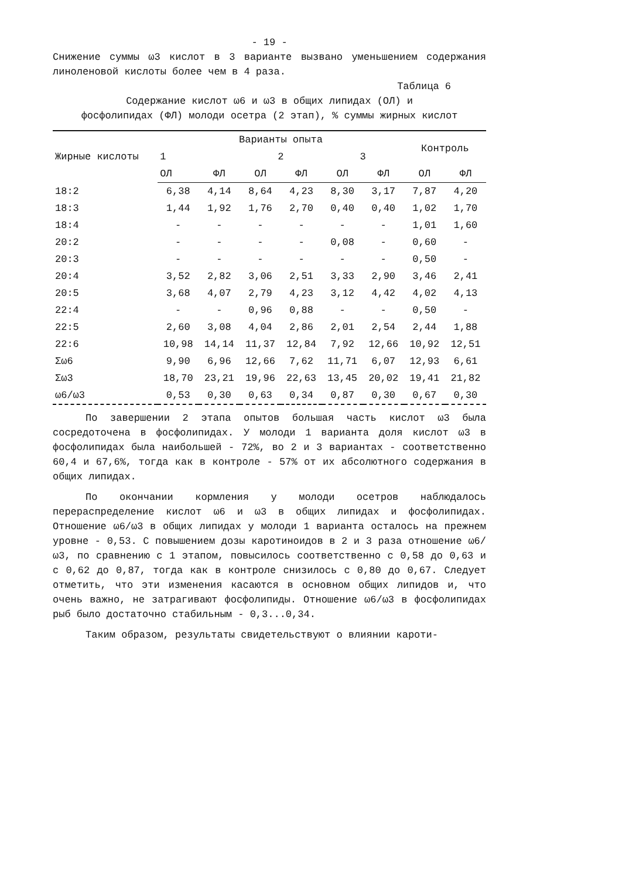- 19 -
Снижение суммы ω3 кислот в 3 варианте вызвано уменьшением содержания линоленовой кислоты более чем в 4 раза.
Таблица 6
Содержание кислот ω6 и ω3 в общих липидах (ОЛ) и
фосфолипидах (ФЛ) молоди осетра (2 этап), % суммы жирных кислот
| Жирные кислоты | Варианты опыта | | | | | | Контроль | |
| --- | --- | --- | --- | --- | --- | --- | --- | --- |
| | 1 | | 2 | | 3 | | | |
| | ОЛ | ФЛ | ОЛ | ФЛ | ОЛ | ФЛ | ОЛ | ФЛ |
| 18:2 | 6,38 | 4,14 | 8,64 | 4,23 | 8,30 | 3,17 | 7,87 | 4,20 |
| 18:3 | 1,44 | 1,92 | 1,76 | 2,70 | 0,40 | 0,40 | 1,02 | 1,70 |
| 18:4 | - | - | - | - | - | - | 1,01 | 1,60 |
| 20:2 | - | - | - | - | 0,08 | - | 0,60 | - |
| 20:3 | - | - | - | - | - | - | 0,50 | - |
| 20:4 | 3,52 | 2,82 | 3,06 | 2,51 | 3,33 | 2,90 | 3,46 | 2,41 |
| 20:5 | 3,68 | 4,07 | 2,79 | 4,23 | 3,12 | 4,42 | 4,02 | 4,13 |
| 22:4 | - | - | 0,96 | 0,88 | - | - | 0,50 | - |
| 22:5 | 2,60 | 3,08 | 4,04 | 2,86 | 2,01 | 2,54 | 2,44 | 1,88 |
| 22:6 | 10,98 | 14,14 | 11,37 | 12,84 | 7,92 | 12,66 | 10,92 | 12,51 |
| Σω6 | 9,90 | 6,96 | 12,66 | 7,62 | 11,71 | 6,07 | 12,93 | 6,61 |
| Σω3 | 18,70 | 23,21 | 19,96 | 22,63 | 13,45 | 20,02 | 19,41 | 21,82 |
| ω6/ω3 | 0,53 | 0,30 | 0,63 | 0,34 | 0,87 | 0,30 | 0,67 | 0,30 |
По завершении 2 этапа опытов большая часть кислот ω3 была сосредоточена в фосфолипидах. У молоди 1 варианта доля кислот ω3 в фосфолипидах была наибольшей - 72%, во 2 и 3 вариантах - соответственно 60,4 и 67,6%, тогда как в контроле - 57% от их абсолютного содержания в общих липидах.
По окончании кормления у молоди осетров наблюдалось перераспределение кислот ω6 и ω3 в общих липидах и фосфолипидах. Отношение ω6/ω3 в общих липидах у молоди 1 варианта осталось на прежнем уровне - 0,53. С повышением дозы каротиноидов в 2 и 3 раза отношение ω6/ω3, по сравнению с 1 этапом, повысилось соответственно с 0,58 до 0,63 и с 0,62 до 0,87, тогда как в контроле снизилось с 0,80 до 0,67. Следует отметить, что эти изменения касаются в основном общих липидов и, что очень важно, не затрагивают фосфолипиды. Отношение ω6/ω3 в фосфолипидах рыб было достаточно стабильным - 0,3...0,34.
Таким образом, результаты свидетельствуют о влиянии кароти-